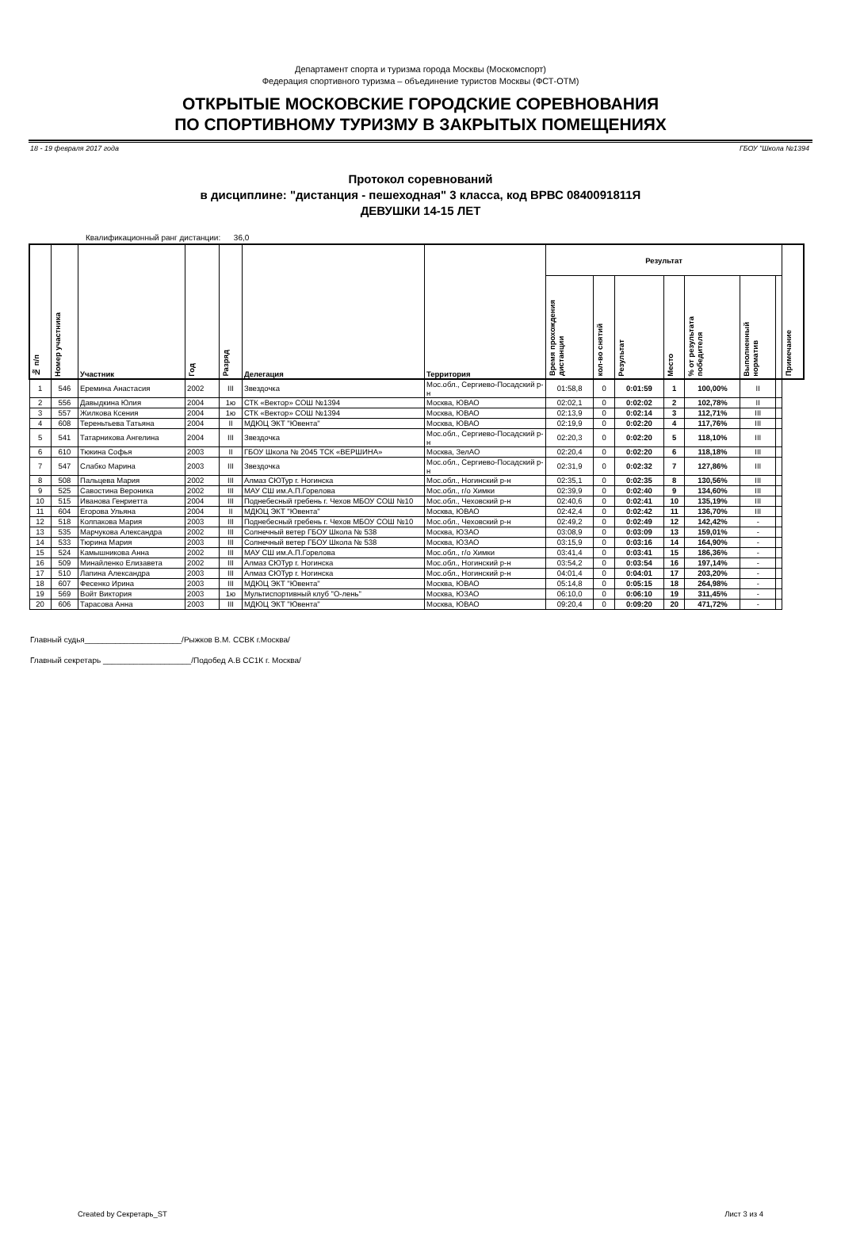Департамент спорта и туризма города Москвы (Москомспорт)
Федерация спортивного туризма – объединение туристов Москвы (ФСТ-ОТМ)
ОТКРЫТЫЕ МОСКОВСКИЕ ГОРОДСКИЕ СОРЕВНОВАНИЯ
ПО СПОРТИВНОМУ ТУРИЗМУ В ЗАКРЫТЫХ ПОМЕЩЕНИЯХ
18 - 19 февраля 2017 года ГБОУ "Школа №1394
Протокол соревнований
в дисциплине: "дистанция - пешеходная" 3 класса, код ВРВС 0840091811Я
ДЕВУШКИ 14-15 ЛЕТ
Квалификационный ранг дистанции: 36,0
| № п/п | Номер участника | Участник | Год | Разряд | Делегация | Территория | Результат | | | | | | | Примечание |
| --- | --- | --- | --- | --- | --- | --- | --- | --- | --- | --- | --- | --- | --- | --- |
| | | | | | | | Время прохождения дистанции | кол-во снятий | Результат | Место | % от результата победителя | Выполненный норматив | | |
| 1 | 546 | Еремина Анастасия | 2002 | III | Звездочка | Мос.обл., Сергиево-Посадский р-н | 01:58,8 | 0 | 0:01:59 | 1 | 100,00% | II | | |
| 2 | 556 | Давыдкина Юлия | 2004 | 1ю | СТК «Вектор» СОШ №1394 | Москва, ЮВАО | 02:02,1 | 0 | 0:02:02 | 2 | 102,78% | II | | |
| 3 | 557 | Жилкова Ксения | 2004 | 1ю | СТК «Вектор» СОШ №1394 | Москва, ЮВАО | 02:13,9 | 0 | 0:02:14 | 3 | 112,71% | III | | |
| 4 | 608 | Тереньтьева Татьяна | 2004 | II | МДЮЦ ЭКТ "Ювента" | Москва, ЮВАО | 02:19,9 | 0 | 0:02:20 | 4 | 117,76% | III | | |
| 5 | 541 | Татарникова Ангелина | 2004 | III | Звездочка | Мос.обл., Сергиево-Посадский р-н | 02:20,3 | 0 | 0:02:20 | 5 | 118,10% | III | | |
| 6 | 610 | Тюкина Софья | 2003 | II | ГБОУ Школа № 2045 ТСК «ВЕРШИНА» | Москва, ЗелАО | 02:20,4 | 0 | 0:02:20 | 6 | 118,18% | III | | |
| 7 | 547 | Слабко Марина | 2003 | III | Звездочка | Мос.обл., Сергиево-Посадский р-н | 02:31,9 | 0 | 0:02:32 | 7 | 127,86% | III | | |
| 8 | 508 | Пальцева Мария | 2002 | III | Алмаз СЮТур г. Ногинска | Мос.обл., Ногинский р-н | 02:35,1 | 0 | 0:02:35 | 8 | 130,56% | III | | |
| 9 | 525 | Савостина Вероника | 2002 | III | МАУ СШ им.А.П.Горелова | Мос.обл., г/о Химки | 02:39,9 | 0 | 0:02:40 | 9 | 134,60% | III | | |
| 10 | 515 | Иванова Генриетта | 2004 | III | Поднебесный гребень г. Чехов МБОУ СОШ №10 | Мос.обл., Чеховский р-н | 02:40,6 | 0 | 0:02:41 | 10 | 135,19% | III | | |
| 11 | 604 | Егорова Ульяна | 2004 | II | МДЮЦ ЭКТ "Ювента" | Москва, ЮВАО | 02:42,4 | 0 | 0:02:42 | 11 | 136,70% | III | | |
| 12 | 518 | Колпакова Мария | 2003 | III | Поднебесный гребень г. Чехов МБОУ СОШ №10 | Мос.обл., Чеховский р-н | 02:49,2 | 0 | 0:02:49 | 12 | 142,42% | - | | |
| 13 | 535 | Марчукова Александра | 2002 | III | Солнечный ветер ГБОУ Школа № 538 | Москва, ЮЗАО | 03:08,9 | 0 | 0:03:09 | 13 | 159,01% | - | | |
| 14 | 533 | Тюрина Мария | 2003 | III | Солнечный ветер ГБОУ Школа № 538 | Москва, ЮЗАО | 03:15,9 | 0 | 0:03:16 | 14 | 164,90% | - | | |
| 15 | 524 | Камышникова Анна | 2002 | III | МАУ СШ им.А.П.Горелова | Мос.обл., г/о Химки | 03:41,4 | 0 | 0:03:41 | 15 | 186,36% | - | | |
| 16 | 509 | Минайленко Елизавета | 2002 | III | Алмаз СЮТур г. Ногинска | Мос.обл., Ногинский р-н | 03:54,2 | 0 | 0:03:54 | 16 | 197,14% | - | | |
| 17 | 510 | Лапина Александра | 2003 | III | Алмаз СЮТур г. Ногинска | Мос.обл., Ногинский р-н | 04:01,4 | 0 | 0:04:01 | 17 | 203,20% | - | | |
| 18 | 607 | Фесенко Ирина | 2003 | III | МДЮЦ ЭКТ "Ювента" | Москва, ЮВАО | 05:14,8 | 0 | 0:05:15 | 18 | 264,98% | - | | |
| 19 | 569 | Войт Виктория | 2003 | 1ю | Мультиспортивный клуб "О-лень" | Москва, ЮЗАО | 06:10,0 | 0 | 0:06:10 | 19 | 311,45% | - | | |
| 20 | 606 | Тарасова Анна | 2003 | III | МДЮЦ ЭКТ "Ювента" | Москва, ЮВАО | 09:20,4 | 0 | 0:09:20 | 20 | 471,72% | - | | |
Главный судья______________________/Рыжков В.М. ССВК г.Москва/
Главный секретарь ____________________/Подобед А.В СС1К г. Москва/
Created by Секретарь_ST Лист 3 из 4